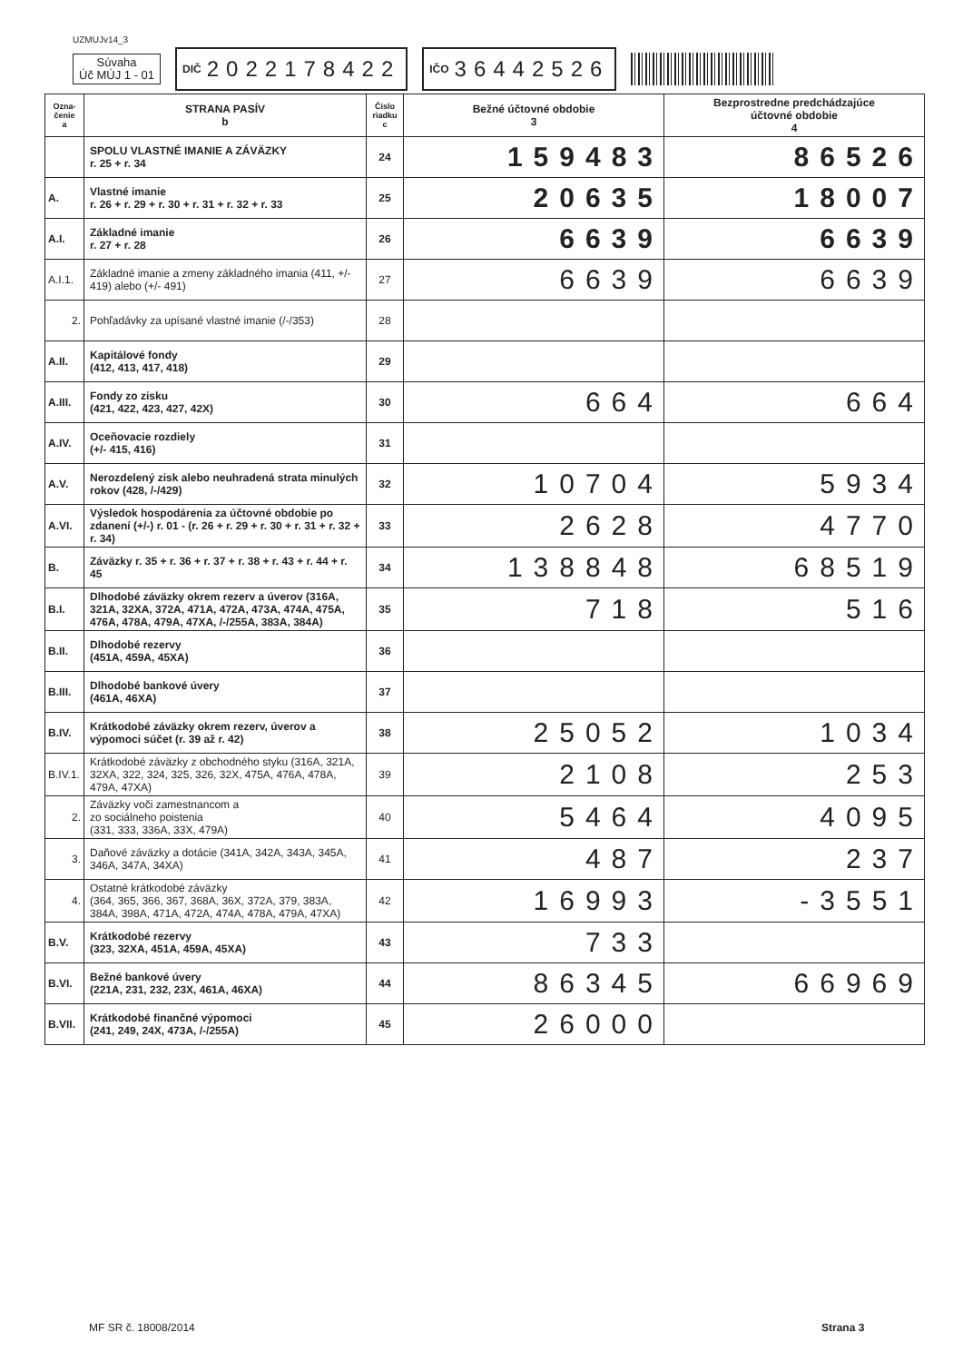UZMUJv14_3
Súvaha
Úč MÚJ 1 - 01
DIČ 2022178422
IČO 36442526
| Ozna- čenie a | STRANA PASÍV b | Číslo riadku c | Bežné účtovné obdobie 3 | Bezprostredne predchádzajúce účtovné obdobie 4 |
| --- | --- | --- | --- | --- |
| | SPOLU VLASTNÉ IMANIE A ZÁVÄZKY r. 25 + r. 34 | 24 | 159483 | 86526 |
| A. | Vlastné imanie r. 26 + r. 29 + r. 30 + r. 31 + r. 32 + r. 33 | 25 | 20635 | 18007 |
| A.I. | Základné imanie r. 27 + r. 28 | 26 | 6639 | 6639 |
| A.I.1. | Základné imanie a zmeny základného imania (411, +/- 419) alebo (+/- 491) | 27 | 6639 | 6639 |
| 2. | Pohľadávky za upísané vlastné imanie (/-/353) | 28 | | |
| A.II. | Kapitálové fondy (412, 413, 417, 418) | 29 | | |
| A.III. | Fondy zo zisku (421, 422, 423, 427, 42X) | 30 | 664 | 664 |
| A.IV. | Oceňovacie rozdiely (+/- 415, 416) | 31 | | |
| A.V. | Nerozdelený zisk alebo neuhradená strata minulých rokov (428, /-/429) | 32 | 10704 | 5934 |
| A.VI. | Výsledok hospodárenia za účtovné obdobie po zdanení (+/-) r. 01 - (r. 26 + r. 29 + r. 30 + r. 31 + r. 32 + r. 34) | 33 | 2628 | 4770 |
| B. | Záväzky r. 35 + r. 36 + r. 37 + r. 38 + r. 43 + r. 44 + r. 45 | 34 | 138848 | 68519 |
| B.I. | Dlhodobé záväzky okrem rezerv a úverov (316A, 321A, 32XA, 372A, 471A, 472A, 473A, 474A, 475A, 476A, 478A, 479A, 47XA, /-/255A, 383A, 384A) | 35 | 718 | 516 |
| B.II. | Dlhodobé rezervy (451A, 459A, 45XA) | 36 | | |
| B.III. | Dlhodobé bankové úvery (461A, 46XA) | 37 | | |
| B.IV. | Krátkodobé záväzky okrem rezerv, úverov a výpomoci súčet (r. 39 až r. 42) | 38 | 25052 | 1034 |
| B.IV.1. | Krátkodobé záväzky z obchodného styku (316A, 321A, 32XA, 322, 324, 325, 326, 32X, 475A, 476A, 478A, 479A, 47XA) | 39 | 2108 | 253 |
| 2. | Záväzky voči zamestnancom a zo sociálneho poistenia (331, 333, 336A, 33X, 479A) | 40 | 5464 | 4095 |
| 3. | Daňové záväzky a dotácie (341A, 342A, 343A, 345A, 346A, 347A, 34XA) | 41 | 487 | 237 |
| 4. | Ostatné krátkodobé záväzky (364, 365, 366, 367, 368A, 36X, 372A, 379, 383A, 384A, 398A, 471A, 472A, 474A, 478A, 479A, 47XA) | 42 | 16993 | -3551 |
| B.V. | Krátkodobé rezervy (323, 32XA, 451A, 459A, 45XA) | 43 | 733 | |
| B.VI. | Bežné bankové úvery (221A, 231, 232, 23X, 461A, 46XA) | 44 | 86345 | 66969 |
| B.VII. | Krátkodobé finančné výpomoci (241, 249, 24X, 473A, /-/255A) | 45 | 26000 | |
MF SR č. 18008/2014 Strana 3